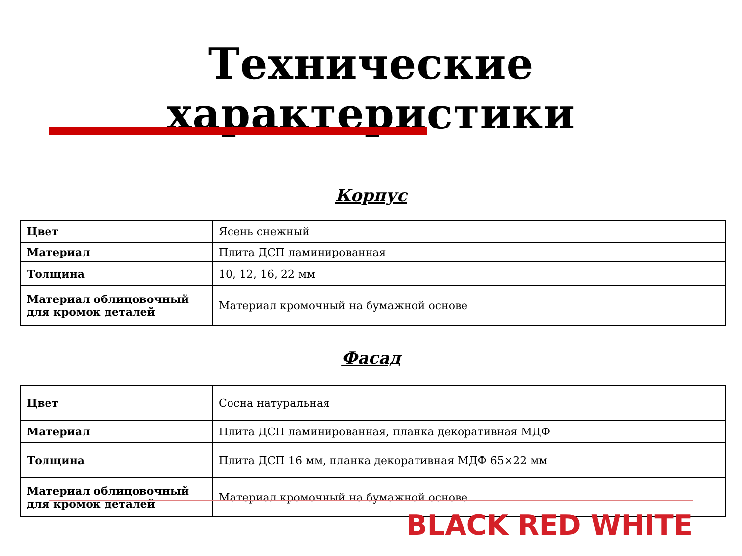Технические характеристики
Корпус
| Цвет | Ясень снежный |
| Материал | Плита ДСП ламинированная |
| Толщина | 10, 12, 16, 22 мм |
| Материал облицовочный для кромок деталей | Материал кромочный на бумажной основе |
Фасад
| Цвет | Сосна натуральная |
| Материал | Плита ДСП ламинированная, планка декоративная МДФ |
| Толщина | Плита ДСП 16 мм, планка декоративная МДФ 65×22 мм |
| Материал облицовочный для кромок деталей | Материал кромочный на бумажной основе |
BLACK RED WHITE